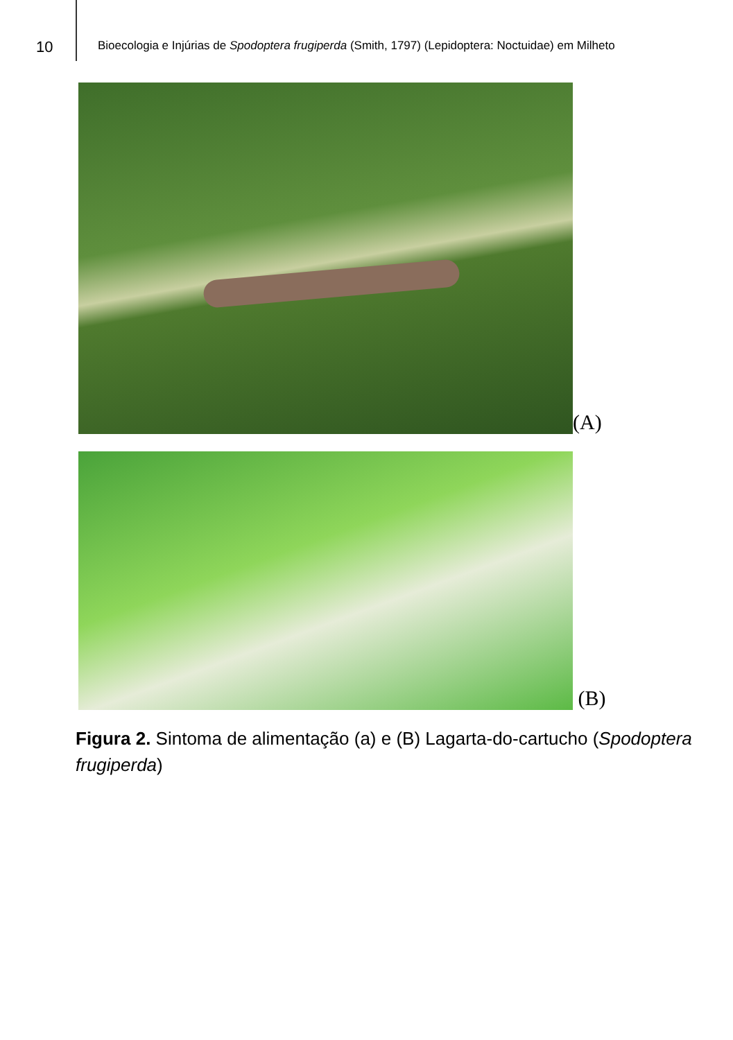10
Bioecologia e Injúrias de Spodoptera frugiperda (Smith, 1797) (Lepidoptera: Noctuidae) em Milheto
(A)
(B)
Figura 2. Sintoma de alimentação (a) e (B) Lagarta-do-cartucho (Spodoptera frugiperda)